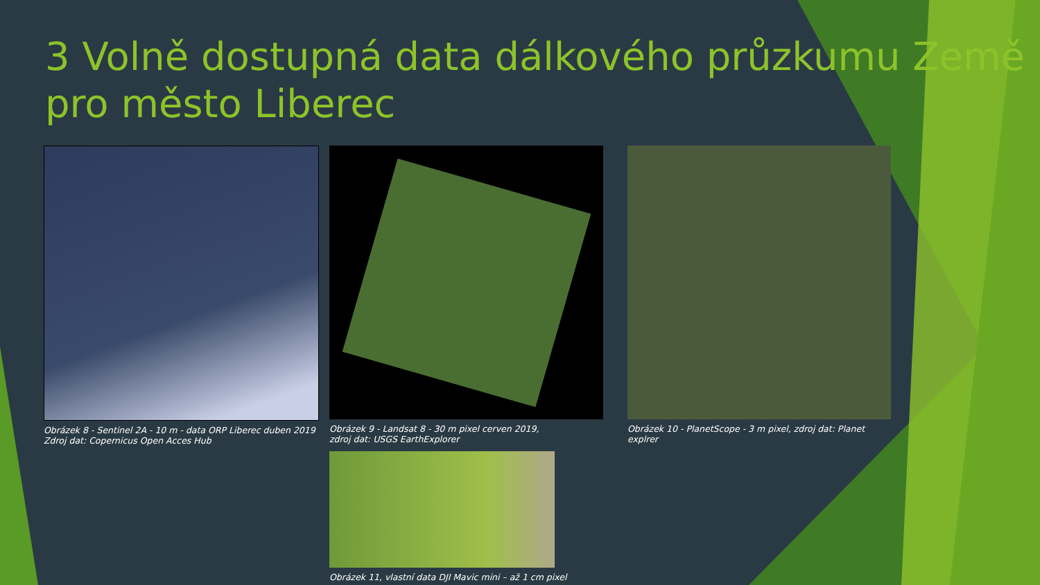3 Volně dostupná data dálkového průzkumu Země pro město Liberec
Obrázek 8 - Sentinel 2A - 10 m - data ORP Liberec duben 2019
Zdroj dat: Copernicus Open Acces Hub
Obrázek 9 - Landsat 8 - 30 m pixel cerven 2019,
zdroj dat: USGS EarthExplorer
Obrázek 11, vlastní data DJI Mavic mini – až 1 cm pixel
Obrázek 10 - PlanetScope - 3 m pixel, zdroj dat: Planet explrer